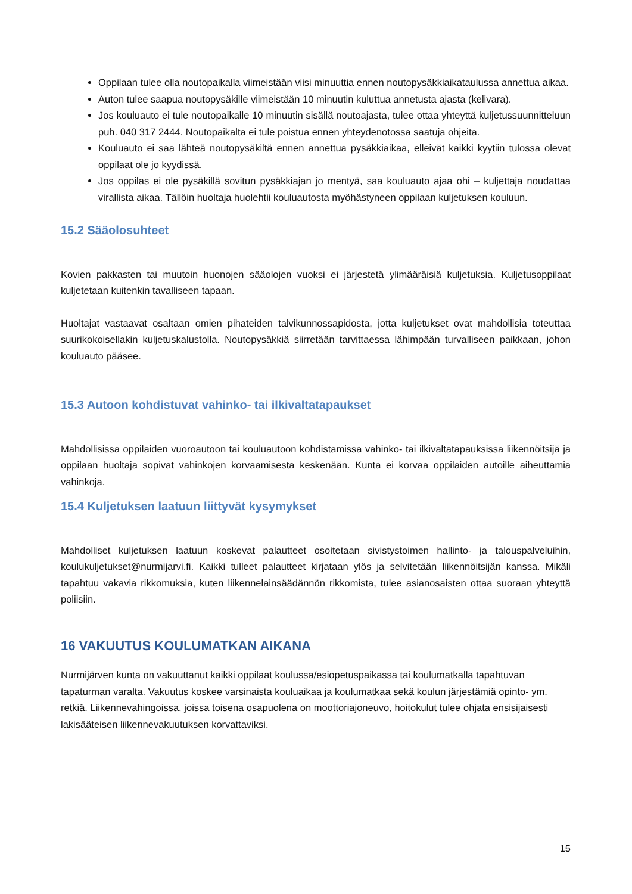Oppilaan tulee olla noutopaikalla viimeistään viisi minuuttia ennen noutopysäkkiaikataulussa annettua aikaa.
Auton tulee saapua noutopysäkille viimeistään 10 minuutin kuluttua annetusta ajasta (kelivara).
Jos kouluauto ei tule noutopaikalle 10 minuutin sisällä noutoajasta, tulee ottaa yhteyttä kuljetussuunnitteluun puh. 040 317 2444. Noutopaikalta ei tule poistua ennen yhteydenotossa saatuja ohjeita.
Kouluauto ei saa lähteä noutopysäkiltä ennen annettua pysäkkiaikaa, elleivät kaikki kyytiin tulossa olevat oppilaat ole jo kyydissä.
Jos oppilas ei ole pysäkillä sovitun pysäkkiajan jo mentyä, saa kouluauto ajaa ohi – kuljettaja noudattaa virallista aikaa. Tällöin huoltaja huolehtii kouluautosta myöhästyneen oppilaan kuljetuksen kouluun.
15.2 Sääolosuhteet
Kovien pakkasten tai muutoin huonojen sääolojen vuoksi ei järjestetä ylimääräisiä kuljetuksia. Kuljetusoppilaat kuljetetaan kuitenkin tavalliseen tapaan.
Huoltajat vastaavat osaltaan omien pihateiden talvikunnossapidosta, jotta kuljetukset ovat mahdollisia toteuttaa suurikokoisellakin kuljetuskalustolla. Noutopysäkkiä siirretään tarvittaessa lähimpään turvalliseen paikkaan, johon kouluauto pääsee.
15.3 Autoon kohdistuvat vahinko- tai ilkivaltatapaukset
Mahdollisissa oppilaiden vuoroautoon tai kouluautoon kohdistamissa vahinko- tai ilkivaltatapauksissa liikennöitsijä ja oppilaan huoltaja sopivat vahinkojen korvaamisesta keskenään. Kunta ei korvaa oppilaiden autoille aiheuttamia vahinkoja.
15.4 Kuljetuksen laatuun liittyvät kysymykset
Mahdolliset kuljetuksen laatuun koskevat palautteet osoitetaan sivistystoimen hallinto- ja talouspalveluihin, koulukuljetukset@nurmijarvi.fi. Kaikki tulleet palautteet kirjataan ylös ja selvitetään liikennöitsijän kanssa. Mikäli tapahtuu vakavia rikkomuksia, kuten liikennelainsäädännön rikkomista, tulee asianosaisten ottaa suoraan yhteyttä poliisiin.
16 VAKUUTUS KOULUMATKAN AIKANA
Nurmijärven kunta on vakuuttanut kaikki oppilaat koulussa/esiopetuspaikassa tai koulumatkalla tapahtuvan tapaturman varalta. Vakuutus koskee varsinaista kouluaikaa ja koulumatkaa sekä koulun järjestämiä opinto- ym. retkiä. Liikennevahingoissa, joissa toisena osapuolena on moottoriajoneuvo, hoitokulut tulee ohjata ensisijaisesti lakisääteisen liikennevakuutuksen korvattaviksi.
15